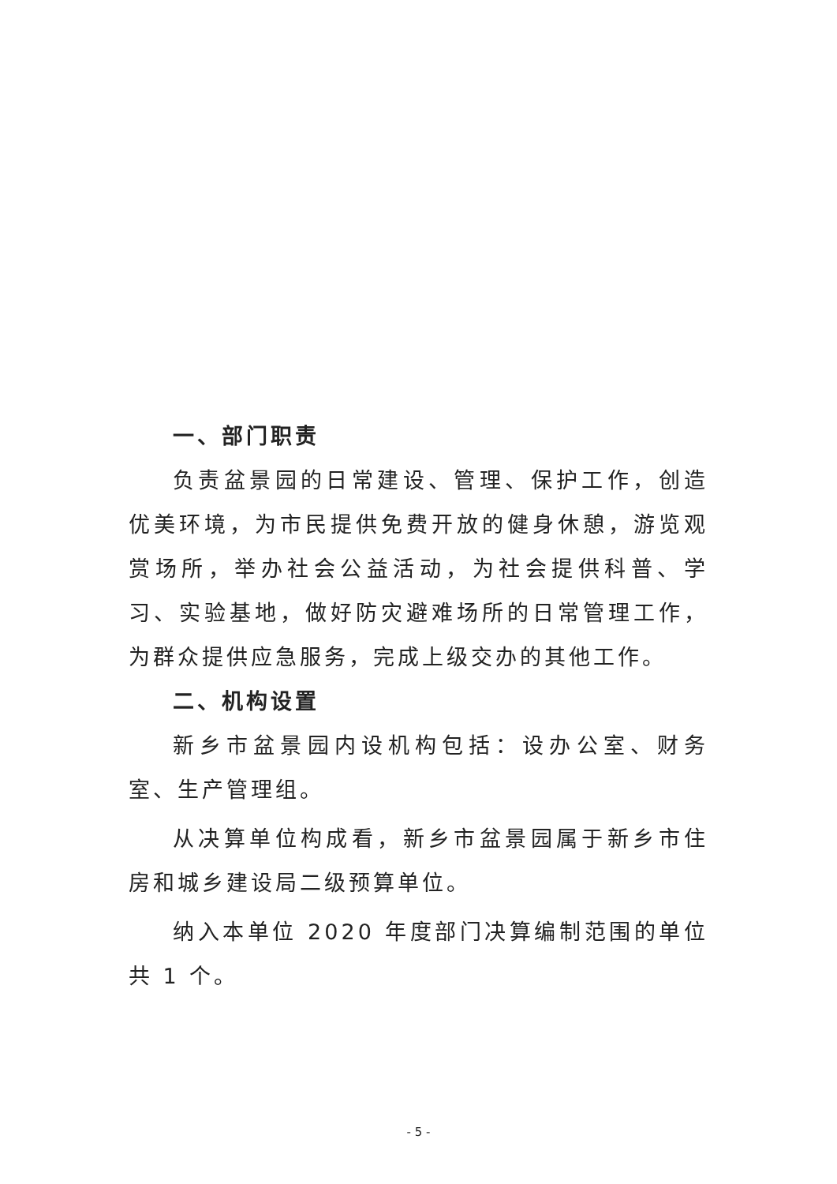一、部门职责
负责盆景园的日常建设、管理、保护工作，创造优美环境，为市民提供免费开放的健身休憩，游览观赏场所，举办社会公益活动，为社会提供科普、学习、实验基地，做好防灾避难场所的日常管理工作，为群众提供应急服务，完成上级交办的其他工作。
二、机构设置
新乡市盆景园内设机构包括：设办公室、财务室、生产管理组。
从决算单位构成看，新乡市盆景园属于新乡市住房和城乡建设局二级预算单位。
纳入本单位 2020 年度部门决算编制范围的单位共 1 个。
- 5 -